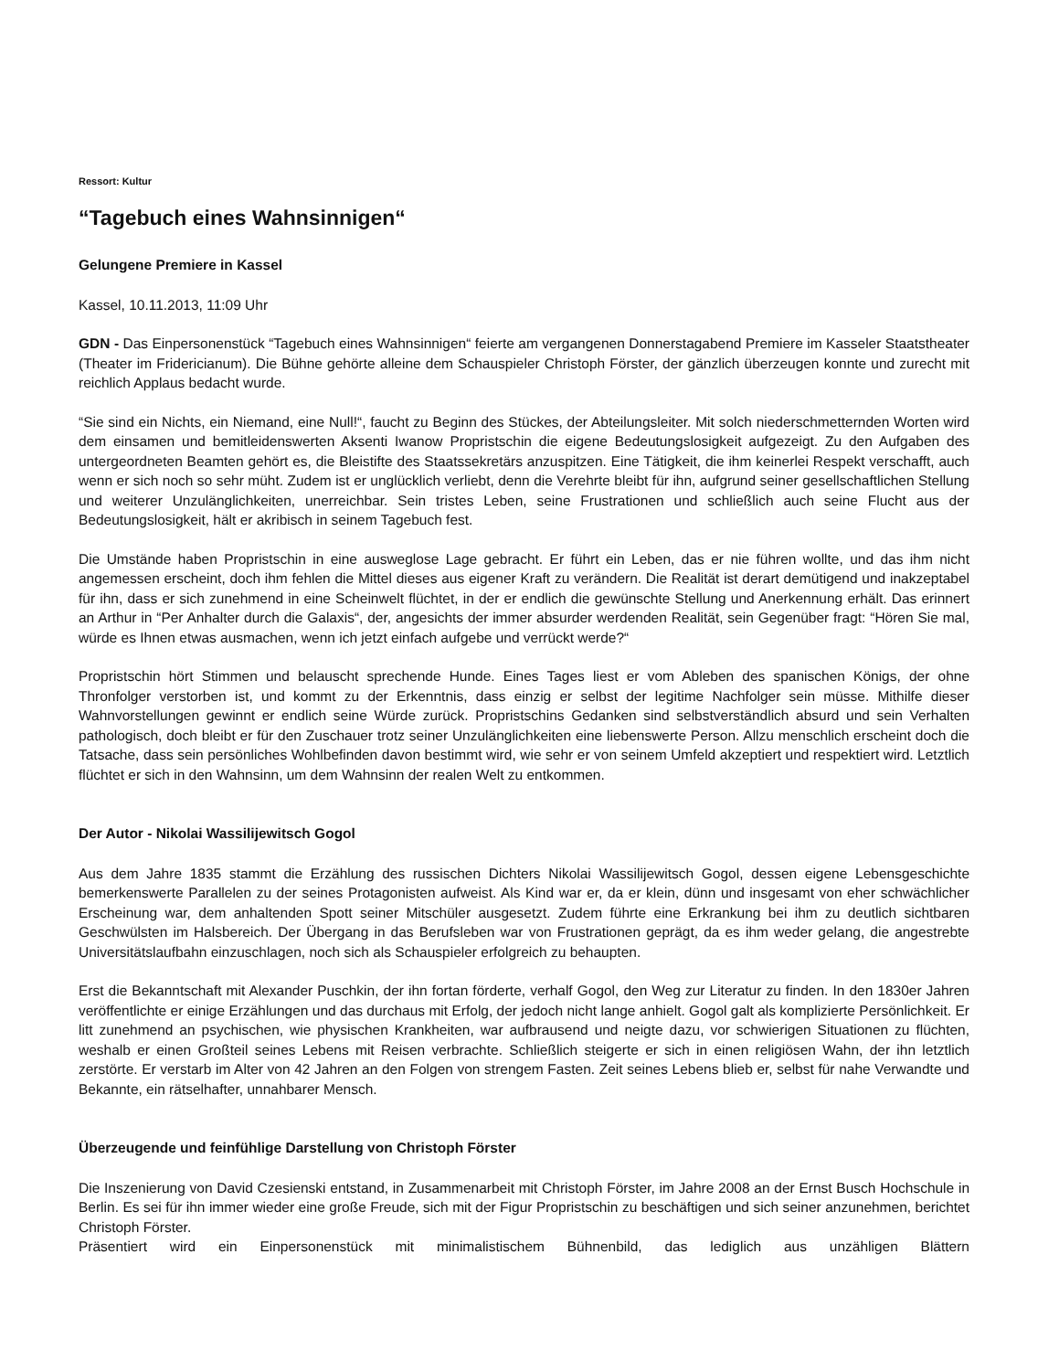Ressort: Kultur
“Tagebuch eines Wahnsinnigen“
Gelungene Premiere in Kassel
Kassel, 10.11.2013, 11:09 Uhr
GDN - Das Einpersonenstück “Tagebuch eines Wahnsinnigen“ feierte am vergangenen Donnerstagabend Premiere im Kasseler Staatstheater (Theater im Fridericianum). Die Bühne gehörte alleine dem Schauspieler Christoph Förster, der gänzlich überzeugen konnte und zurecht mit reichlich Applaus bedacht wurde.
“Sie sind ein Nichts, ein Niemand, eine Null!“, faucht zu Beginn des Stückes, der Abteilungsleiter. Mit solch niederschmetternden Worten wird dem einsamen und bemitleidenswerten Aksenti Iwanow Propristschin die eigene Bedeutungslosigkeit aufgezeigt. Zu den Aufgaben des untergeordneten Beamten gehört es, die Bleistifte des Staatssekretärs anzuspitzen. Eine Tätigkeit, die ihm keinerlei Respekt verschafft, auch wenn er sich noch so sehr müht. Zudem ist er unglücklich verliebt, denn die Verehrte bleibt für ihn, aufgrund seiner gesellschaftlichen Stellung und weiterer Unzulänglichkeiten, unerreichbar. Sein tristes Leben, seine Frustrationen und schließlich auch seine Flucht aus der Bedeutungslosigkeit, hält er akribisch in seinem Tagebuch fest.
Die Umstände haben Propristschin in eine ausweglose Lage gebracht. Er führt ein Leben, das er nie führen wollte, und das ihm nicht angemessen erscheint, doch ihm fehlen die Mittel dieses aus eigener Kraft zu verändern. Die Realität ist derart demütigend und inakzeptabel für ihn, dass er sich zunehmend in eine Scheinwelt flüchtet, in der er endlich die gewünschte Stellung und Anerkennung erhält. Das erinnert an Arthur in “Per Anhalter durch die Galaxis“, der, angesichts der immer absurder werdenden Realität, sein Gegenüber fragt: “Hören Sie mal, würde es Ihnen etwas ausmachen, wenn ich jetzt einfach aufgebe und verrückt werde?“
Propristschin hört Stimmen und belauscht sprechende Hunde. Eines Tages liest er vom Ableben des spanischen Königs, der ohne Thronfolger verstorben ist, und kommt zu der Erkenntnis, dass einzig er selbst der legitime Nachfolger sein müsse. Mithilfe dieser Wahnvorstellungen gewinnt er endlich seine Würde zurück. Propristschins Gedanken sind selbstverständlich absurd und sein Verhalten pathologisch, doch bleibt er für den Zuschauer trotz seiner Unzulänglichkeiten eine liebenswerte Person. Allzu menschlich erscheint doch die Tatsache, dass sein persönliches Wohlbefinden davon bestimmt wird, wie sehr er von seinem Umfeld akzeptiert und respektiert wird. Letztlich flüchtet er sich in den Wahnsinn, um dem Wahnsinn der realen Welt zu entkommen.
Der Autor - Nikolai Wassilijewitsch Gogol
Aus dem Jahre 1835 stammt die Erzählung des russischen Dichters Nikolai Wassilijewitsch Gogol, dessen eigene Lebensgeschichte bemerkenswerte Parallelen zu der seines Protagonisten aufweist. Als Kind war er, da er klein, dünn und insgesamt von eher schwächlicher Erscheinung war, dem anhaltenden Spott seiner Mitschüler ausgesetzt. Zudem führte eine Erkrankung bei ihm zu deutlich sichtbaren Geschwülsten im Halsbereich. Der Übergang in das Berufsleben war von Frustrationen geprägt, da es ihm weder gelang, die angestrebte Universitätslaufbahn einzuschlagen, noch sich als Schauspieler erfolgreich zu behaupten.
Erst die Bekanntschaft mit Alexander Puschkin, der ihn fortan förderte, verhalf Gogol, den Weg zur Literatur zu finden. In den 1830er Jahren veröffentlichte er einige Erzählungen und das durchaus mit Erfolg, der jedoch nicht lange anhielt. Gogol galt als komplizierte Persönlichkeit. Er litt zunehmend an psychischen, wie physischen Krankheiten, war aufbrausend und neigte dazu, vor schwierigen Situationen zu flüchten, weshalb er einen Großteil seines Lebens mit Reisen verbrachte. Schließlich steigerte er sich in einen religiösen Wahn, der ihn letztlich zerstörte. Er verstarb im Alter von 42 Jahren an den Folgen von strengem Fasten. Zeit seines Lebens blieb er, selbst für nahe Verwandte und Bekannte, ein rätselhafter, unnahbarer Mensch.
Überzeugende und feinfühlige Darstellung von Christoph Förster
Die Inszenierung von David Czesienski entstand, in Zusammenarbeit mit Christoph Förster, im Jahre 2008 an der Ernst Busch Hochschule in Berlin. Es sei für ihn immer wieder eine große Freude, sich mit der Figur Propristschin zu beschäftigen und sich seiner anzunehmen, berichtet Christoph Förster.
Präsentiert wird ein Einpersonenstück mit minimalistischem Bühnenbild, das lediglich aus unzähligen Blättern